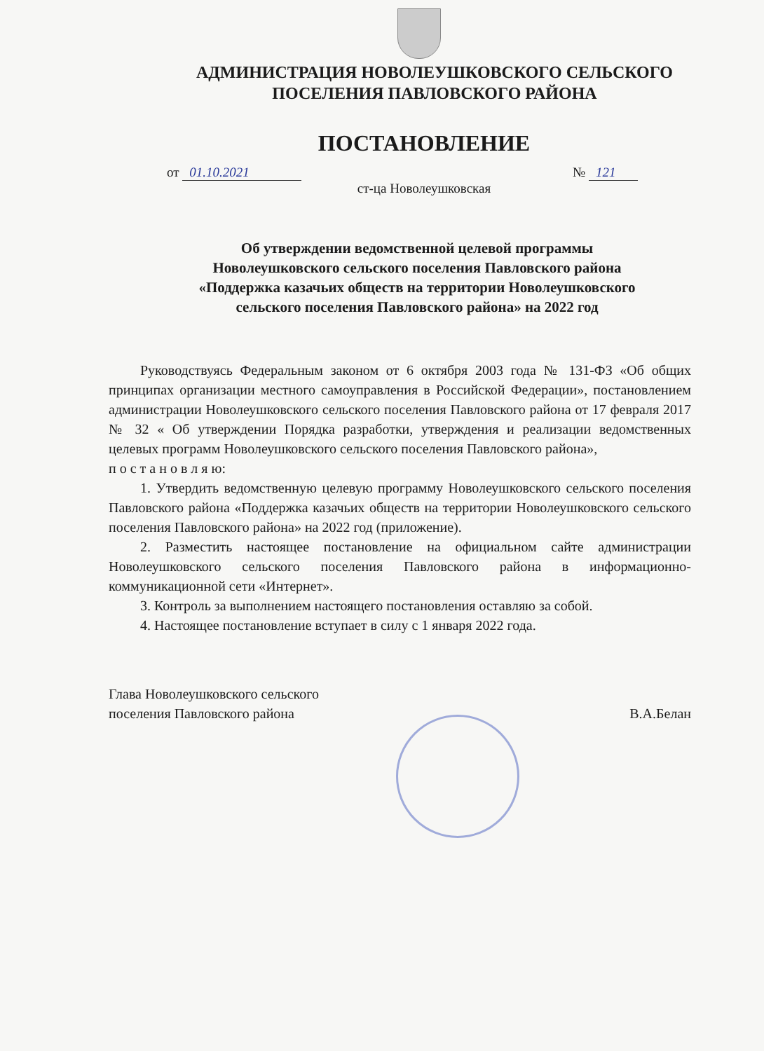АДМИНИСТРАЦИЯ НОВОЛЕУШКОВСКОГО СЕЛЬСКОГО
ПОСЕЛЕНИЯ ПАВЛОВСКОГО РАЙОНА
ПОСТАНОВЛЕНИЕ
от 01.10.2021 № 121
ст-ца Новолеушковская
Об утверждении ведомственной целевой программы
Новолеушковского сельского поселения Павловского района
«Поддержка казачьих обществ на территории Новолеушковского
сельского поселения Павловского района» на 2022 год
Руководствуясь Федеральным законом от 6 октября 2003 года № 131-ФЗ «Об общих принципах организации местного самоуправления в Российской Федерации», постановлением администрации Новолеушковского сельского поселения Павловского района от 17 февраля 2017 № 32 « Об утверждении Порядка разработки, утверждения и реализации ведомственных целевых программ Новолеушковского сельского поселения Павловского района»,
п о с т а н о в л я ю:
1. Утвердить ведомственную целевую программу Новолеушковского сельского поселения Павловского района «Поддержка казачьих обществ на территории Новолеушковского сельского поселения Павловского района» на 2022 год (приложение).
2. Разместить настоящее постановление на официальном сайте администрации Новолеушковского сельского поселения Павловского района в информационно-коммуникационной сети «Интернет».
3. Контроль за выполнением настоящего постановления оставляю за собой.
4. Настоящее постановление вступает в силу с 1 января 2022 года.
Глава Новолеушковского сельского
поселения Павловского района В.А.Белан